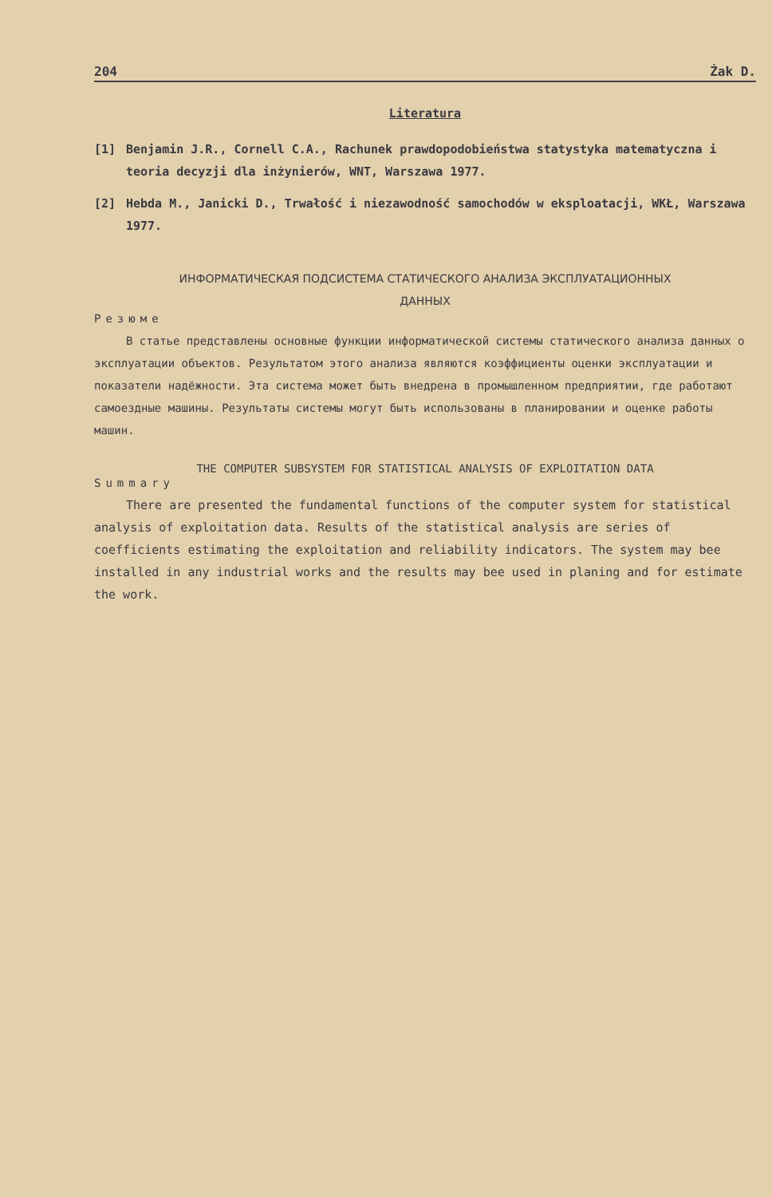204 Żak D.
Literatura
[1] Benjamin J.R., Cornell C.A., Rachunek prawdopodobieństwa statystyka matematyczna i teoria decyzji dla inżynierów, WNT, Warszawa 1977.
[2] Hebda M., Janicki D., Trwałość i niezawodność samochodów w eksploatacji, WKŁ, Warszawa 1977.
ИНФОРМАТИЧЕСКАЯ ПОДСИСТЕМА СТАТИЧЕСКОГО АНАЛИЗА ЭКСПЛУАТАЦИОННЫХ
ДАННЫХ
Резюме
В статье представлены основные функции информатической системы статического анализа данных о эксплуатации объектов. Результатом этого анализа являются коэффициенты оценки эксплуатации и показатели надёжности. Эта система может быть внедрена в промышленном предприятии, где работают самоездные машины. Результаты системы могут быть использованы в планировании и оценке работы машин.
THE COMPUTER SUBSYSTEM FOR STATISTICAL ANALYSIS OF EXPLOITATION DATA
Summary
There are presented the fundamental functions of the computer system for statistical analysis of exploitation data. Results of the statistical analysis are series of coefficients estimating the exploitation and reliability indicators. The system may bee installed in any industrial works and the results may bee used in planing and for estimate the work.